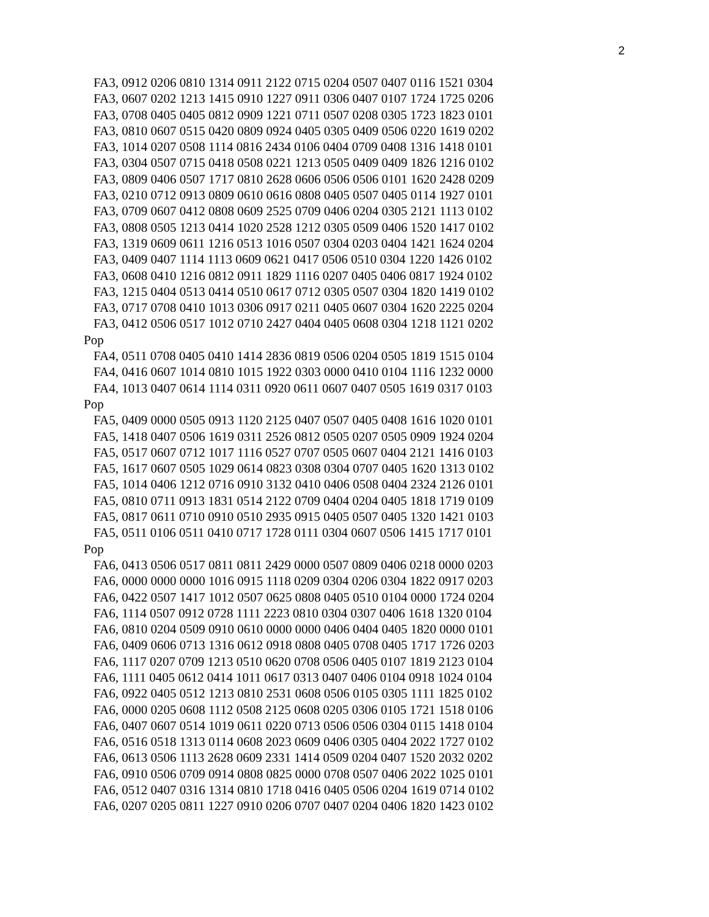2
FA3, 0912 0206 0810 1314 0911 2122 0715 0204 0507 0407 0116 1521 0304
FA3, 0607 0202 1213 1415 0910 1227 0911 0306 0407 0107 1724 1725 0206
FA3, 0708 0405 0405 0812 0909 1221 0711 0507 0208 0305 1723 1823 0101
FA3, 0810 0607 0515 0420 0809 0924 0405 0305 0409 0506 0220 1619 0202
FA3, 1014 0207 0508 1114 0816 2434 0106 0404 0709 0408 1316 1418 0101
FA3, 0304 0507 0715 0418 0508 0221 1213 0505 0409 0409 1826 1216 0102
FA3, 0809 0406 0507 1717 0810 2628 0606 0506 0506 0101 1620 2428 0209
FA3, 0210 0712 0913 0809 0610 0616 0808 0405 0507 0405 0114 1927 0101
FA3, 0709 0607 0412 0808 0609 2525 0709 0406 0204 0305 2121 1113 0102
FA3, 0808 0505 1213 0414 1020 2528 1212 0305 0509 0406 1520 1417 0102
FA3, 1319 0609 0611 1216 0513 1016 0507 0304 0203 0404 1421 1624 0204
FA3, 0409 0407 1114 1113 0609 0621 0417 0506 0510 0304 1220 1426 0102
FA3, 0608 0410 1216 0812 0911 1829 1116 0207 0405 0406 0817 1924 0102
FA3, 1215 0404 0513 0414 0510 0617 0712 0305 0507 0304 1820 1419 0102
FA3, 0717 0708 0410 1013 0306 0917 0211 0405 0607 0304 1620 2225 0204
FA3, 0412 0506 0517 1012 0710 2427 0404 0405 0608 0304 1218 1121 0202
Pop
FA4, 0511 0708 0405 0410 1414 2836 0819 0506 0204 0505 1819 1515 0104
FA4, 0416 0607 1014 0810 1015 1922 0303 0000 0410 0104 1116 1232 0000
FA4, 1013 0407 0614 1114 0311 0920 0611 0607 0407 0505 1619 0317 0103
Pop
FA5, 0409 0000 0505 0913 1120 2125 0407 0507 0405 0408 1616 1020 0101
FA5, 1418 0407 0506 1619 0311 2526 0812 0505 0207 0505 0909 1924 0204
FA5, 0517 0607 0712 1017 1116 0527 0707 0505 0607 0404 2121 1416 0103
FA5, 1617 0607 0505 1029 0614 0823 0308 0304 0707 0405 1620 1313 0102
FA5, 1014 0406 1212 0716 0910 3132 0410 0406 0508 0404 2324 2126 0101
FA5, 0810 0711 0913 1831 0514 2122 0709 0404 0204 0405 1818 1719 0109
FA5, 0817 0611 0710 0910 0510 2935 0915 0405 0507 0405 1320 1421 0103
FA5, 0511 0106 0511 0410 0717 1728 0111 0304 0607 0506 1415 1717 0101
Pop
FA6, 0413 0506 0517 0811 0811 2429 0000 0507 0809 0406 0218 0000 0203
FA6, 0000 0000 0000 1016 0915 1118 0209 0304 0206 0304 1822 0917 0203
FA6, 0422 0507 1417 1012 0507 0625 0808 0405 0510 0104 0000 1724 0204
FA6, 1114 0507 0912 0728 1111 2223 0810 0304 0307 0406 1618 1320 0104
FA6, 0810 0204 0509 0910 0610 0000 0000 0406 0404 0405 1820 0000 0101
FA6, 0409 0606 0713 1316 0612 0918 0808 0405 0708 0405 1717 1726 0203
FA6, 1117 0207 0709 1213 0510 0620 0708 0506 0405 0107 1819 2123 0104
FA6, 1111 0405 0612 0414 1011 0617 0313 0407 0406 0104 0918 1024 0104
FA6, 0922 0405 0512 1213 0810 2531 0608 0506 0105 0305 1111 1825 0102
FA6, 0000 0205 0608 1112 0508 2125 0608 0205 0306 0105 1721 1518 0106
FA6, 0407 0607 0514 1019 0611 0220 0713 0506 0506 0304 0115 1418 0104
FA6, 0516 0518 1313 0114 0608 2023 0609 0406 0305 0404 2022 1727 0102
FA6, 0613 0506 1113 2628 0609 2331 1414 0509 0204 0407 1520 2032 0202
FA6, 0910 0506 0709 0914 0808 0825 0000 0708 0507 0406 2022 1025 0101
FA6, 0512 0407 0316 1314 0810 1718 0416 0405 0506 0204 1619 0714 0102
FA6, 0207 0205 0811 1227 0910 0206 0707 0407 0204 0406 1820 1423 0102